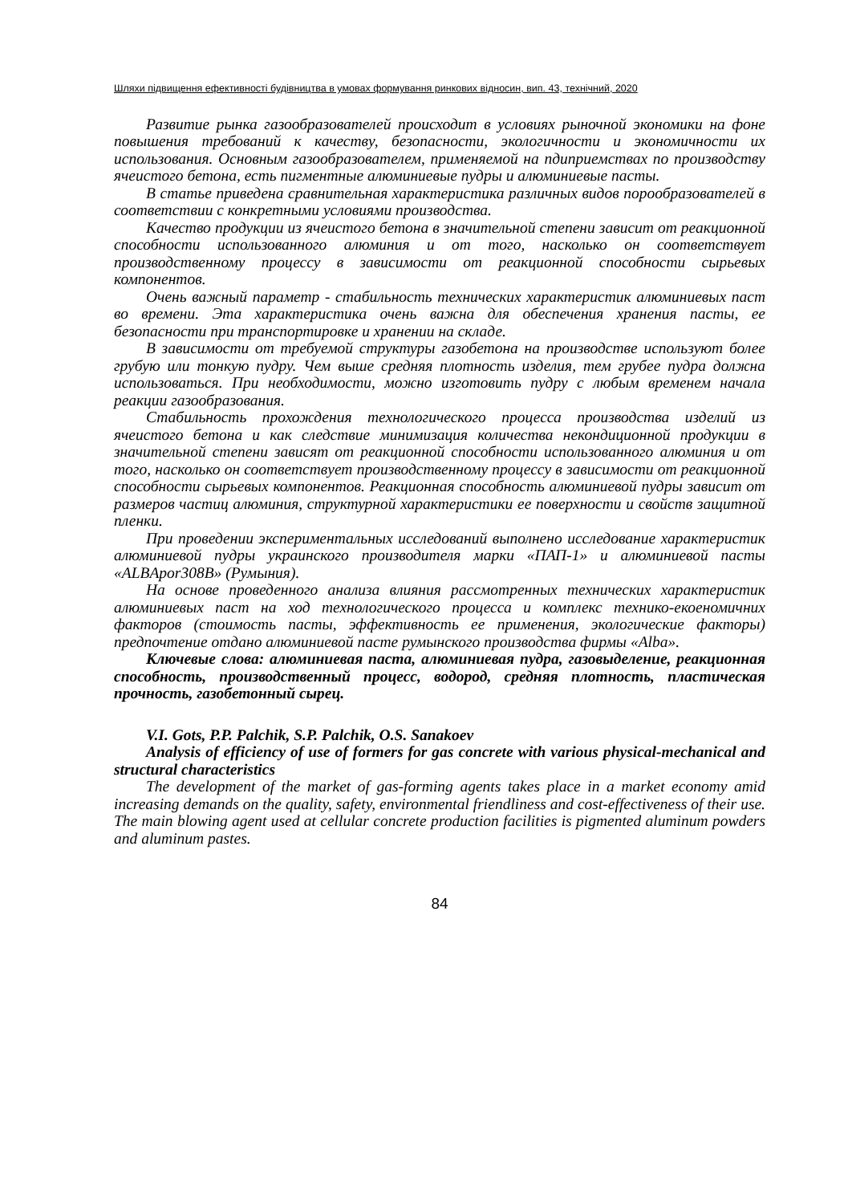Шляхи підвищення ефективності будівництва в умовах формування ринкових відносин, вип. 43, технічний, 2020
Развитие рынка газообразователей происходит в условиях рыночной экономики на фоне повышения требований к качеству, безопасности, экологичности и экономичности их использования. Основным газообразователем, применяемой на пдиприемствах по производству ячеистого бетона, есть пигментные алюминиевые пудры и алюминиевые пасты.
В статье приведена сравнительная характеристика различных видов порообразователей в соответствии с конкретными условиями производства.
Качество продукции из ячеистого бетона в значительной степени зависит от реакционной способности использованного алюминия и от того, насколько он соответствует производственному процессу в зависимости от реакционной способности сырьевых компонентов.
Очень важный параметр - стабильность технических характеристик алюминиевых паст во времени. Эта характеристика очень важна для обеспечения хранения пасты, ее безопасности при транспортировке и хранении на складе.
В зависимости от требуемой структуры газобетона на производстве используют более грубую или тонкую пудру. Чем выше средняя плотность изделия, тем грубее пудра должна использоваться. При необходимости, можно изготовить пудру с любым временем начала реакции газообразования.
Стабильность прохождения технологического процесса производства изделий из ячеистого бетона и как следствие минимизация количества некондиционной продукции в значительной степени зависят от реакционной способности использованного алюминия и от того, насколько он соответствует производственному процессу в зависимости от реакционной способности сырьевых компонентов. Реакционная способность алюминиевой пудры зависит от размеров частиц алюминия, структурной характеристики ее поверхности и свойств защитной пленки.
При проведении экспериментальных исследований выполнено исследование характеристик алюминиевой пудры украинского производителя марки «ПАП-1» и алюминиевой пасты «ALBApor308B» (Румыния).
На основе проведенного анализа влияния рассмотренных технических характеристик алюминиевых паст на ход технологического процесса и комплекс технико-екоеномичних факторов (стоимость пасты, эффективность ее применения, экологические факторы) предпочтение отдано алюминиевой пасте румынского производства фирмы «Alba».
Ключевые слова: алюминиевая паста, алюминиевая пудра, газовыделение, реакционная способность, производственный процесс, водород, средняя плотность, пластическая прочность, газобетонный сырец.
V.I. Gots, P.P. Palchik, S.P. Palchik, O.S. Sanakoev
Analysis of efficiency of use of formers for gas concrete with various physical-mechanical and structural characteristics
The development of the market of gas-forming agents takes place in a market economy amid increasing demands on the quality, safety, environmental friendliness and cost-effectiveness of their use. The main blowing agent used at cellular concrete production facilities is pigmented aluminum powders and aluminum pastes.
84